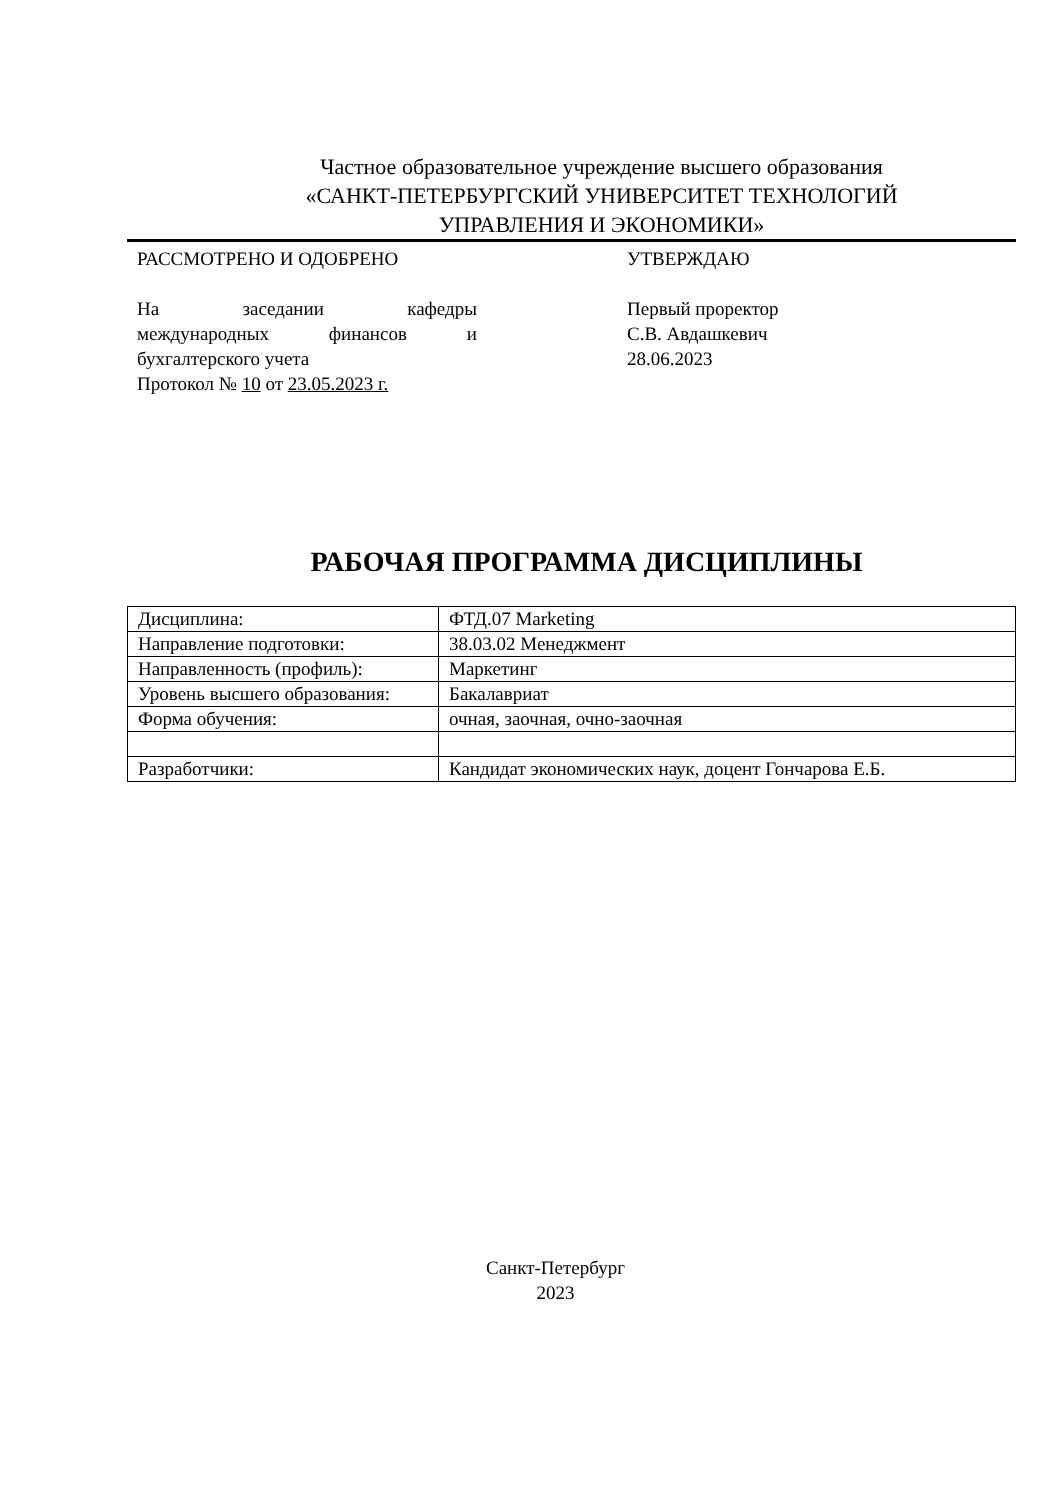Частное образовательное учреждение высшего образования
«САНКТ-ПЕТЕРБУРГСКИЙ УНИВЕРСИТЕТ ТЕХНОЛОГИЙ
УПРАВЛЕНИЯ И ЭКОНОМИКИ»
РАССМОТРЕНО И ОДОБРЕНО
На заседании кафедры
международных финансов и
бухгалтерского учета
Протокол № 10 от 23.05.2023 г.
УТВЕРЖДАЮ
Первый проректор
С.В. Авдашкевич
28.06.2023
РАБОЧАЯ ПРОГРАММА ДИСЦИПЛИНЫ
| Дисциплина: | ФТД.07 Marketing |
| Направление подготовки: | 38.03.02 Менеджмент |
| Направленность (профиль): | Маркетинг |
| Уровень высшего образования: | Бакалавриат |
| Форма обучения: | очная, заочная, очно-заочная |
| Разработчики: | Кандидат экономических наук, доцент Гончарова Е.Б. |
Санкт-Петербург
2023